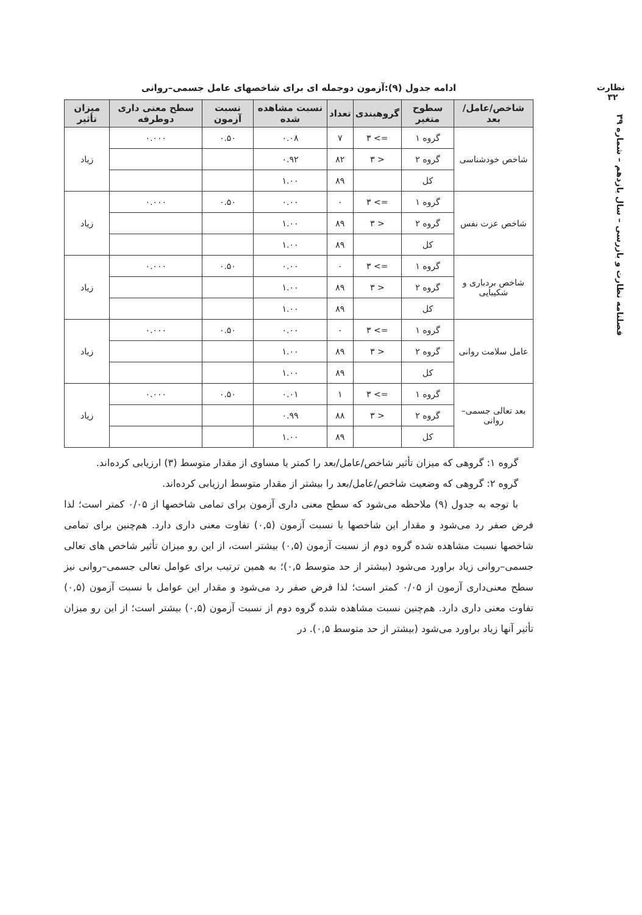نظارت
۳۲
فصلنامه نظارت و بازرسی – سال یازدهم – شماره ۳۹
ادامه جدول (۹):آزمون دوجمله ای برای شاخصهای عامل جسمی–روانی
| شاخص/عامل/بعد | سطوح متغیر | گروهبندی | تعداد | نسبت مشاهده شده | نسبت آزمون | سطح معنی داری دوطرفه | میزان تأثیر |
| --- | --- | --- | --- | --- | --- | --- | --- |
| شاخص خودشناسی | گروه ۱ | => ۳ | ۷ | ۰.۰۸ | ۰.۵۰ | ۰.۰۰۰ | زیاد |
| | گروه ۲ | < ۳ | ۸۲ | ۰.۹۲ | | | |
| | کل | | ۸۹ | ۱.۰۰ | | | |
| شاخص عزت نفس | گروه ۱ | => ۳ | ۰ | ۰.۰۰ | ۰.۵۰ | ۰.۰۰۰ | زیاد |
| | گروه ۲ | < ۳ | ۸۹ | ۱.۰۰ | | | |
| | کل | | ۸۹ | ۱.۰۰ | | | |
| شاخص بردباری و شکیبایی | گروه ۱ | => ۳ | ۰ | ۰.۰۰ | ۰.۵۰ | ۰.۰۰۰ | زیاد |
| | گروه ۲ | < ۳ | ۸۹ | ۱.۰۰ | | | |
| | کل | | ۸۹ | ۱.۰۰ | | | |
| عامل سلامت روانی | گروه ۱ | => ۳ | ۰ | ۰.۰۰ | ۰.۵۰ | ۰.۰۰۰ | زیاد |
| | گروه ۲ | < ۳ | ۸۹ | ۱.۰۰ | | | |
| | کل | | ۸۹ | ۱.۰۰ | | | |
| بعد تعالی جسمی–روانی | گروه ۱ | => ۳ | ۱ | ۰.۰۱ | ۰.۵۰ | ۰.۰۰۰ | زیاد |
| | گروه ۲ | < ۳ | ۸۸ | ۰.۹۹ | | | |
| | کل | | ۸۹ | ۱.۰۰ | | | |
گروه ۱: گروهی که میزان تأثیر شاخص/عامل/بعد را کمتر یا مساوی از مقدار متوسط (۳) ارزیابی کرده‌اند.
گروه ۲: گروهی که وضعیت شاخص/عامل/بعد را بیشتر از مقدار متوسط ارزیابی کرده‌اند.
با توجه به جدول (۹) ملاحظه می‌شود که سطح معنی داری آزمون برای تمامی شاخصها از ۰/۰۵ کمتر است؛ لذا فرض صفر رد می‌شود و مقدار این شاخصها با نسبت آزمون (۰,۵) تفاوت معنی داری دارد. هم‌چنین برای تمامی شاخصها نسبت مشاهده شده گروه دوم از نسبت آزمون (۰,۵) بیشتر است، از این رو میزان تأثیر شاخص های تعالی جسمی–روانی زیاد براورد می‌شود (بیشتر از حد متوسط ۰,۵)؛ به همین ترتیب برای عوامل تعالی جسمی–روانی نیز سطح معنی‌داری آزمون از ۰/۰۵ کمتر است؛ لذا فرض صفر رد می‌شود و مقدار این عوامل با نسبت آزمون (۰,۵) تفاوت معنی داری دارد. هم‌چنین نسبت مشاهده شده گروه دوم از نسبت آزمون (۰,۵) بیشتر است؛ از این رو میزان تأثیر آنها زیاد براورد می‌شود (بیشتر از حد متوسط ۰,۵). در